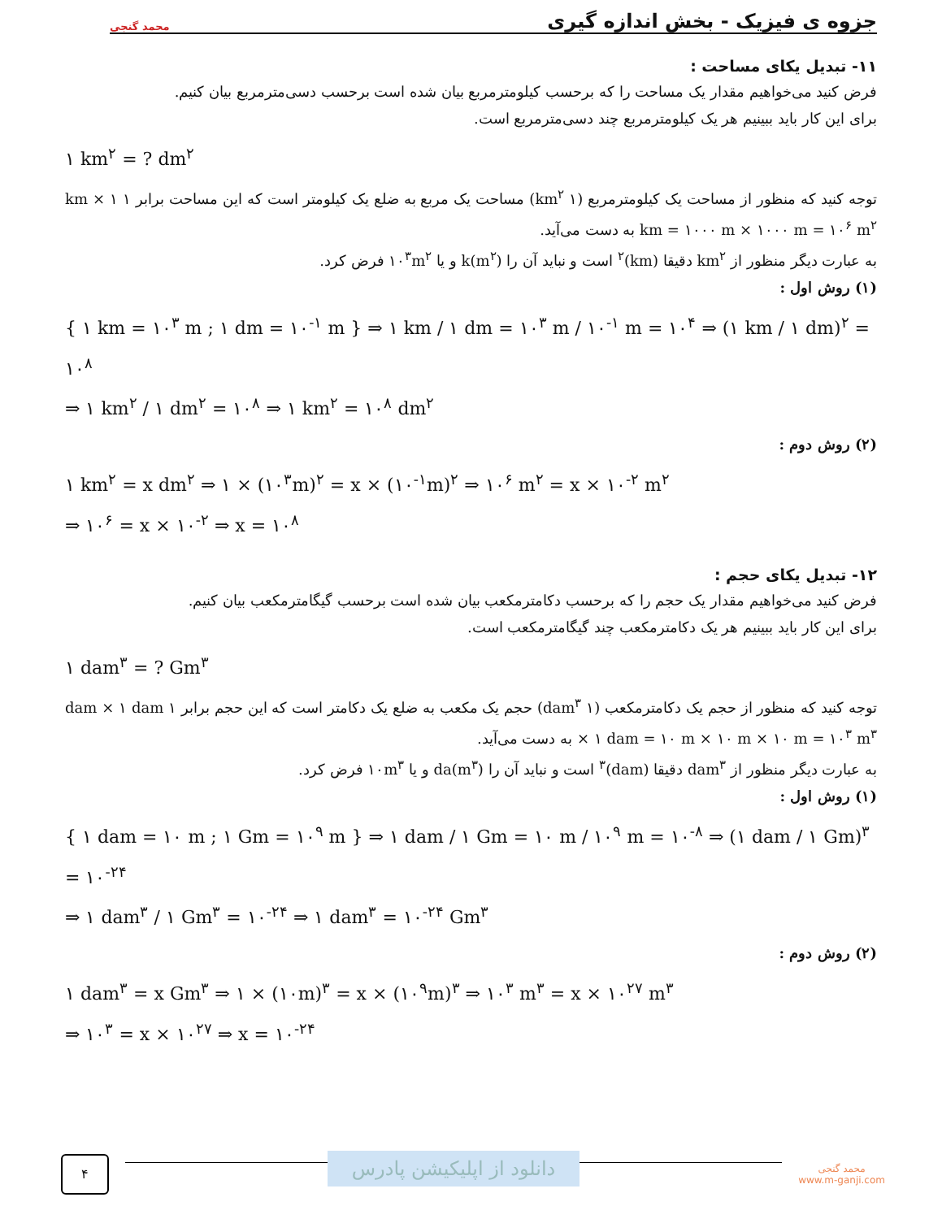جزوه ی فیزیک - بخش اندازه گیری محمد گنجی
۱۱- تبدیل یکای مساحت :
فرض کنید می‌خواهیم مقدار یک مساحت را که برحسب کیلومترمربع بیان شده است برحسب دسی‌مترمربع بیان کنیم.
برای این کار باید ببینیم هر یک کیلومترمربع چند دسی‌مترمربع است.
۱ km<sup>۲</sup> = ? dm<sup>۲</sup>
توجه کنید که منظور از مساحت یک کیلومترمربع (۱ km<sup>۲</sup>) مساحت یک مربع به ضلع یک کیلومتر است که این مساحت برابر ۱ km × ۱ km = ۱۰۰۰ m × ۱۰۰۰ m = ۱۰<sup>۶</sup> m<sup>۲</sup> به دست می‌آید.
به عبارت دیگر منظور از km<sup>۲</sup> دقیقا (km)<sup>۲</sup> است و نباید آن را k(m<sup>۲</sup>) و یا ۱۰<sup>۳</sup>m<sup>۲</sup> فرض کرد.
(۱) روش اول :
{ ۱ km = ۱۰<sup>۳</sup> m ; ۱ dm = ۱۰<sup>-۱</sup> m } ⇒ ۱ km / ۱ dm = ۱۰<sup>۳</sup> m / ۱۰<sup>-۱</sup> m = ۱۰<sup>۴</sup> ⇒ (۱ km / ۱ dm)<sup>۲</sup> = ۱۰<sup>۸</sup>
⇒ ۱ km<sup>۲</sup> / ۱ dm<sup>۲</sup> = ۱۰<sup>۸</sup> ⇒ ۱ km<sup>۲</sup> = ۱۰<sup>۸</sup> dm<sup>۲</sup>
(۲) روش دوم :
۱ km<sup>۲</sup> = x dm<sup>۲</sup> ⇒ ۱ × (۱۰<sup>۳</sup>m)<sup>۲</sup> = x × (۱۰<sup>-۱</sup>m)<sup>۲</sup> ⇒ ۱۰<sup>۶</sup> m<sup>۲</sup> = x × ۱۰<sup>-۲</sup> m<sup>۲</sup>
⇒ ۱۰<sup>۶</sup> = x × ۱۰<sup>-۲</sup> ⇒ x = ۱۰<sup>۸</sup>
۱۲- تبدیل یکای حجم :
فرض کنید می‌خواهیم مقدار یک حجم را که برحسب دکامترمکعب بیان شده است برحسب گیگامترمکعب بیان کنیم.
برای این کار باید ببینیم هر یک دکامترمکعب چند گیگامترمکعب است.
۱ dam<sup>۳</sup> = ? Gm<sup>۳</sup>
توجه کنید که منظور از حجم یک دکامترمکعب (۱ dam<sup>۳</sup>) حجم یک مکعب به ضلع یک دکامتر است که این حجم برابر ۱ dam × ۱ dam × ۱ dam = ۱۰ m × ۱۰ m × ۱۰ m = ۱۰<sup>۳</sup> m<sup>۳</sup> به دست می‌آید.
به عبارت دیگر منظور از dam<sup>۳</sup> دقیقا (dam)<sup>۳</sup> است و نباید آن را da(m<sup>۳</sup>) و یا ۱۰m<sup>۳</sup> فرض کرد.
(۱) روش اول :
{ ۱ dam = ۱۰ m ; ۱ Gm = ۱۰<sup>۹</sup> m } ⇒ ۱ dam / ۱ Gm = ۱۰ m / ۱۰<sup>۹</sup> m = ۱۰<sup>-۸</sup> ⇒ (۱ dam / ۱ Gm)<sup>۳</sup> = ۱۰<sup>-۲۴</sup>
⇒ ۱ dam<sup>۳</sup> / ۱ Gm<sup>۳</sup> = ۱۰<sup>-۲۴</sup> ⇒ ۱ dam<sup>۳</sup> = ۱۰<sup>-۲۴</sup> Gm<sup>۳</sup>
(۲) روش دوم :
۱ dam<sup>۳</sup> = x Gm<sup>۳</sup> ⇒ ۱ × (۱۰m)<sup>۳</sup> = x × (۱۰<sup>۹</sup>m)<sup>۳</sup> ⇒ ۱۰<sup>۳</sup> m<sup>۳</sup> = x × ۱۰<sup>۲۷</sup> m<sup>۳</sup>
⇒ ۱۰<sup>۳</sup> = x × ۱۰<sup>۲۷</sup> ⇒ x = ۱۰<sup>-۲۴</sup>
۴
دانلود از اپلیکیشن پادرس
محمد گنجی
www.m-ganji.com